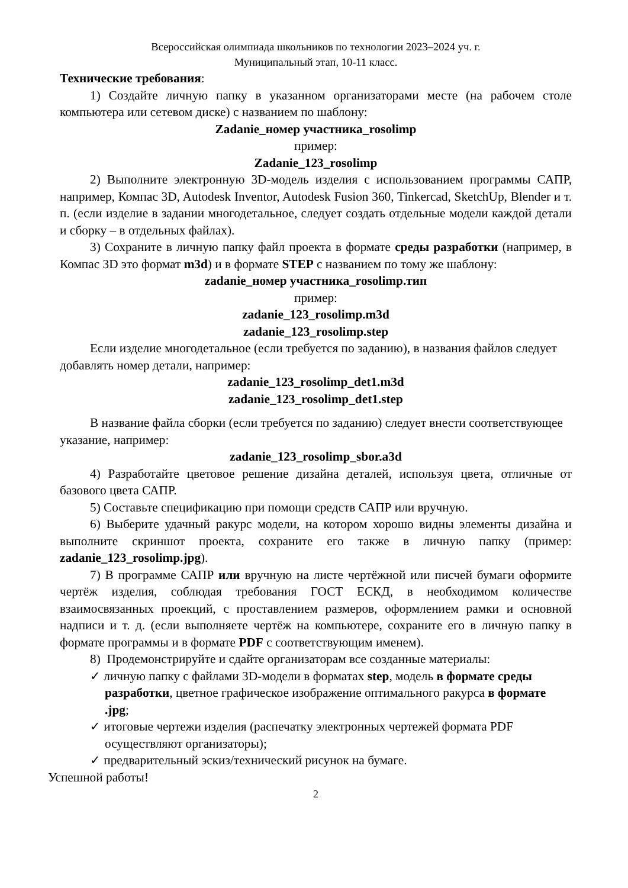Всероссийская олимпиада школьников по технологии 2023–2024 уч. г.
Муниципальный этап, 10-11 класс.
Технические требования:
1) Создайте личную папку в указанном организаторами месте (на рабочем столе компьютера или сетевом диске) с названием по шаблону:
Zadanie_номер участника_rosolimp
пример:
Zadanie_123_rosolimp
2) Выполните электронную 3D-модель изделия с использованием программы САПР, например, Компас 3D, Autodesk Inventor, Autodesk Fusion 360, Tinkercad, SketchUp, Blender и т. п. (если изделие в задании многодетальное, следует создать отдельные модели каждой детали и сборку – в отдельных файлах).
3) Сохраните в личную папку файл проекта в формате среды разработки (например, в Компас 3D это формат m3d) и в формате STEP с названием по тому же шаблону:
zadanie_номер участника_rosolimp.тип
пример:
zadanie_123_rosolimp.m3d
zadanie_123_rosolimp.step
Если изделие многодетальное (если требуется по заданию), в названия файлов следует добавлять номер детали, например:
zadanie_123_rosolimp_det1.m3d
zadanie_123_rosolimp_det1.step
В название файла сборки (если требуется по заданию) следует внести соответствующее указание, например:
zadanie_123_rosolimp_sbor.a3d
4) Разработайте цветовое решение дизайна деталей, используя цвета, отличные от базового цвета САПР.
5) Составьте спецификацию при помощи средств САПР или вручную.
6) Выберите удачный ракурс модели, на котором хорошо видны элементы дизайна и выполните скриншот проекта, сохраните его также в личную папку (пример: zadanie_123_rosolimp.jpg).
7) В программе САПР или вручную на листе чертёжной или писчей бумаги оформите чертёж изделия, соблюдая требования ГОСТ ЕСКД, в необходимом количестве взаимосвязанных проекций, с проставлением размеров, оформлением рамки и основной надписи и т. д. (если выполняете чертёж на компьютере, сохраните его в личную папку в формате программы и в формате PDF с соответствующим именем).
8) Продемонстрируйте и сдайте организаторам все созданные материалы:
✓ личную папку с файлами 3D-модели в форматах step, модель в формате среды разработки, цветное графическое изображение оптимального ракурса в формате .jpg;
✓ итоговые чертежи изделия (распечатку электронных чертежей формата PDF осуществляют организаторы);
✓ предварительный эскиз/технический рисунок на бумаге.
Успешной работы!
2